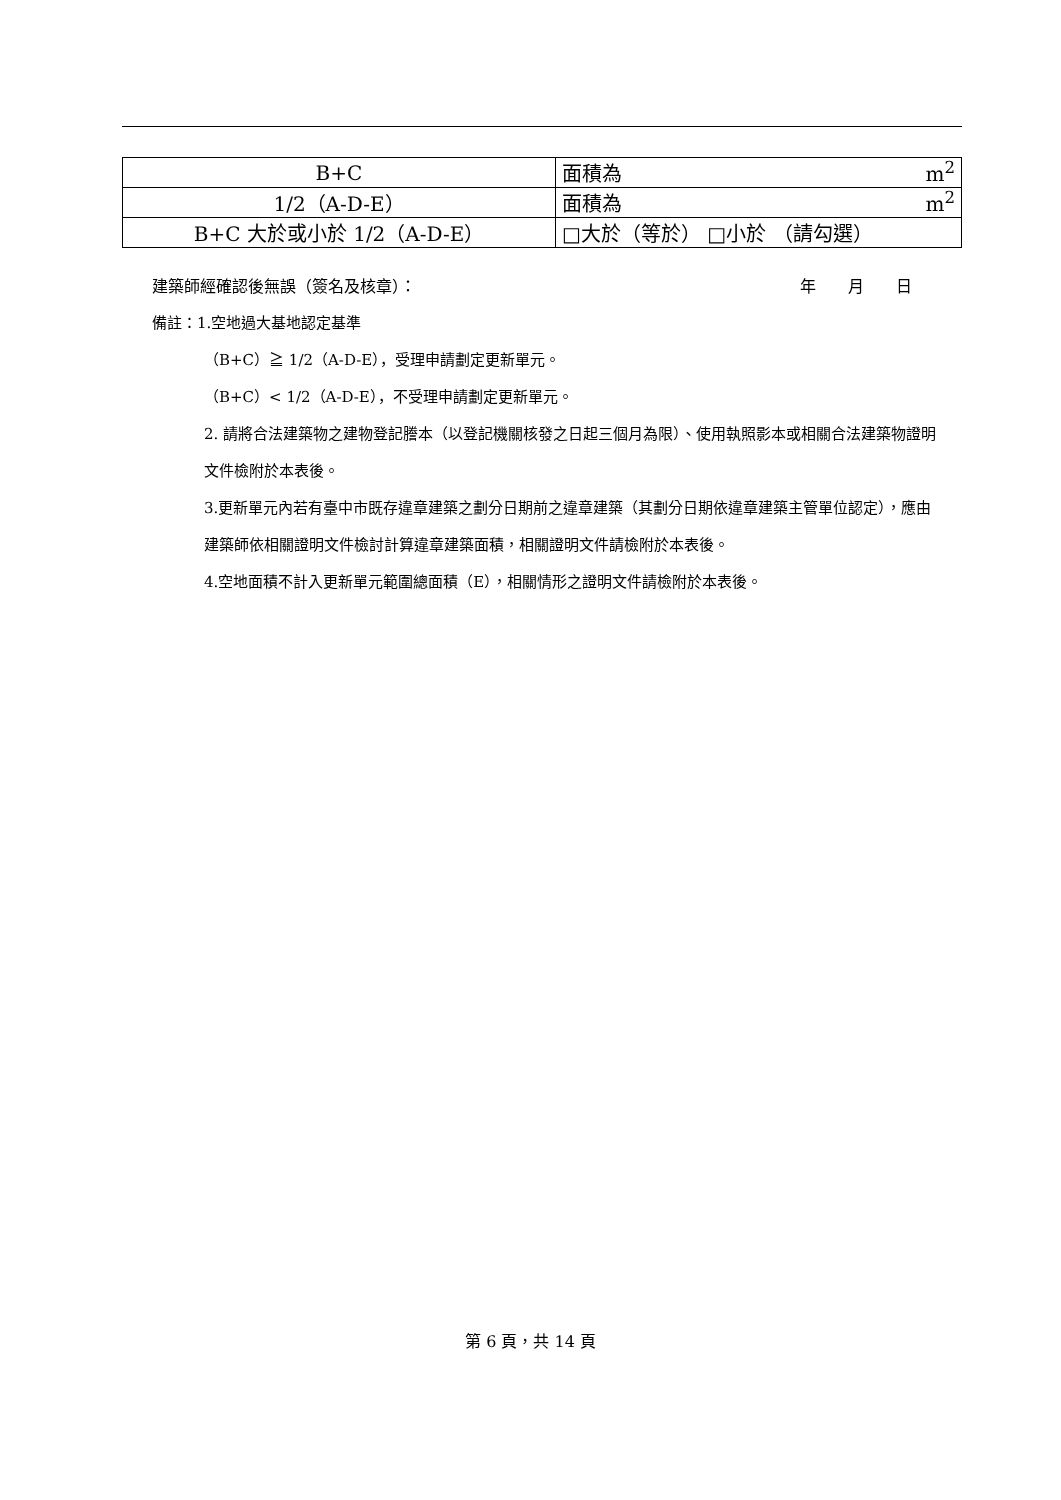| B+C | 面積為 m<sup>2</sup> |
| 1/2（A-D-E） | 面積為 m<sup>2</sup> |
| B+C 大於或小於 1/2（A-D-E） | □大於（等於） □小於 （請勾選） |
建築師經確認後無誤（簽名及核章）： 年　　月　　日
備註：1.空地過大基地認定基準
（B+C）≧ 1/2（A-D-E），受理申請劃定更新單元。
（B+C）< 1/2（A-D-E），不受理申請劃定更新單元。
2. 請將合法建築物之建物登記謄本（以登記機關核發之日起三個月為限）、使用執照影本或相關合法建築物證明文件檢附於本表後。
3.更新單元內若有臺中市既存違章建築之劃分日期前之違章建築（其劃分日期依違章建築主管單位認定），應由建築師依相關證明文件檢討計算違章建築面積，相關證明文件請檢附於本表後。
4.空地面積不計入更新單元範圍總面積（E），相關情形之證明文件請檢附於本表後。
第 6 頁，共 14 頁